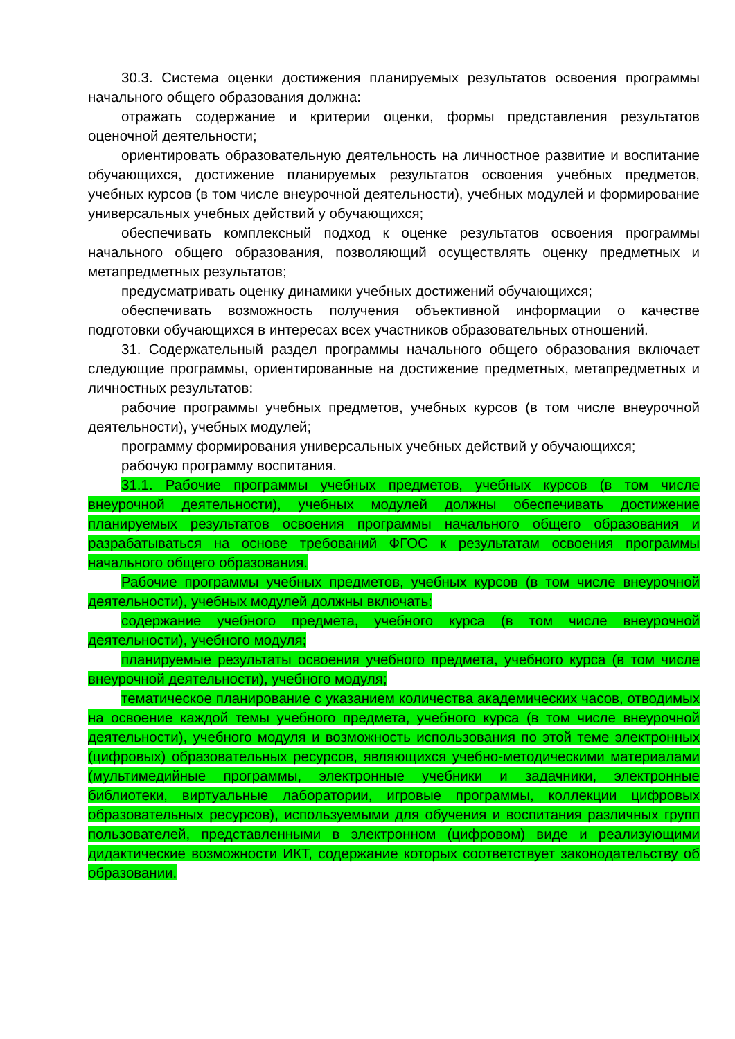30.3. Система оценки достижения планируемых результатов освоения программы начального общего образования должна:
отражать содержание и критерии оценки, формы представления результатов оценочной деятельности;
ориентировать образовательную деятельность на личностное развитие и воспитание обучающихся, достижение планируемых результатов освоения учебных предметов, учебных курсов (в том числе внеурочной деятельности), учебных модулей и формирование универсальных учебных действий у обучающихся;
обеспечивать комплексный подход к оценке результатов освоения программы начального общего образования, позволяющий осуществлять оценку предметных и метапредметных результатов;
предусматривать оценку динамики учебных достижений обучающихся;
обеспечивать возможность получения объективной информации о качестве подготовки обучающихся в интересах всех участников образовательных отношений.
31. Содержательный раздел программы начального общего образования включает следующие программы, ориентированные на достижение предметных, метапредметных и личностных результатов:
рабочие программы учебных предметов, учебных курсов (в том числе внеурочной деятельности), учебных модулей;
программу формирования универсальных учебных действий у обучающихся;
рабочую программу воспитания.
31.1. Рабочие программы учебных предметов, учебных курсов (в том числе внеурочной деятельности), учебных модулей должны обеспечивать достижение планируемых результатов освоения программы начального общего образования и разрабатываться на основе требований ФГОС к результатам освоения программы начального общего образования.
Рабочие программы учебных предметов, учебных курсов (в том числе внеурочной деятельности), учебных модулей должны включать:
содержание учебного предмета, учебного курса (в том числе внеурочной деятельности), учебного модуля;
планируемые результаты освоения учебного предмета, учебного курса (в том числе внеурочной деятельности), учебного модуля;
тематическое планирование с указанием количества академических часов, отводимых на освоение каждой темы учебного предмета, учебного курса (в том числе внеурочной деятельности), учебного модуля и возможность использования по этой теме электронных (цифровых) образовательных ресурсов, являющихся учебно-методическими материалами (мультимедийные программы, электронные учебники и задачники, электронные библиотеки, виртуальные лаборатории, игровые программы, коллекции цифровых образовательных ресурсов), используемыми для обучения и воспитания различных групп пользователей, представленными в электронном (цифровом) виде и реализующими дидактические возможности ИКТ, содержание которых соответствует законодательству об образовании.